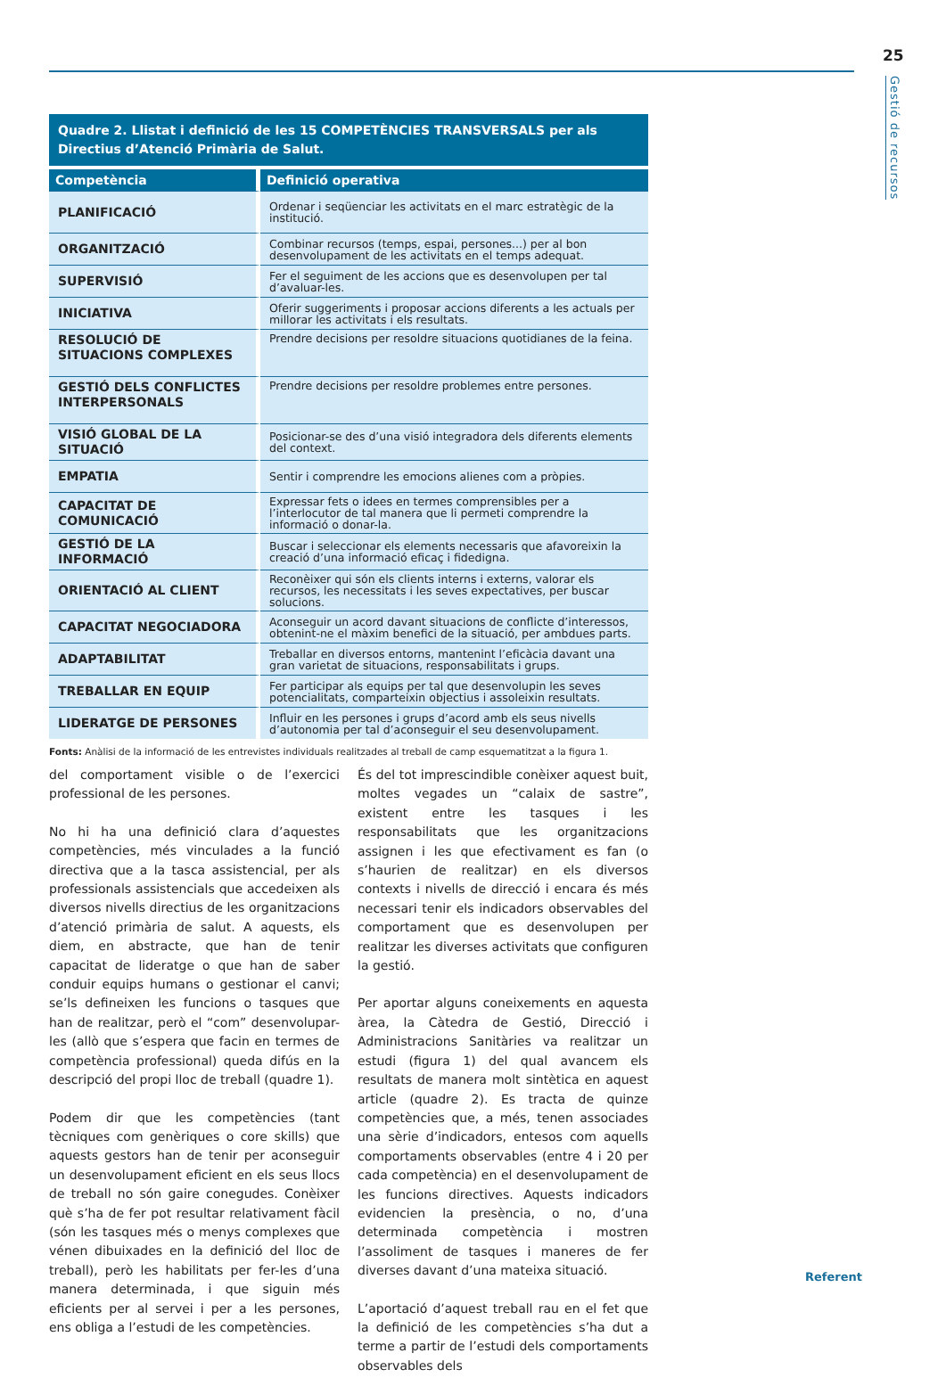25
Gestió de recursos
Quadre 2. Llistat i definició de les 15 COMPETÈNCIES TRANSVERSALS per als Directius d’Atenció Primària de Salut.
| Competència | Definició operativa |
| --- | --- |
| PLANIFICACIÓ | Ordenar i seqüenciar les activitats en el marc estratègic de la institució. |
| ORGANITZACIÓ | Combinar recursos (temps, espai, persones...) per al bon desenvolupament de les activitats en el temps adequat. |
| SUPERVISIÓ | Fer el seguiment de les accions que es desenvolupen per tal d’avaluar-les. |
| INICIATIVA | Oferir suggeriments i proposar accions diferents a les actuals per millorar les activitats i els resultats. |
| RESOLUCIÓ DE SITUACIONS COMPLEXES | Prendre decisions per resoldre situacions quotidianes de la feina. |
| GESTIÓ DELS CONFLICTES INTERPERSONALS | Prendre decisions per resoldre problemes entre persones. |
| VISIÓ GLOBAL DE LA SITUACIÓ | Posicionar-se des d’una visió integradora dels diferents elements del context. |
| EMPATIA | Sentir i comprendre les emocions alienes com a pròpies. |
| CAPACITAT DE COMUNICACIÓ | Expressar fets o idees en termes comprensibles per a l’interlocutor de tal manera que li permeti comprendre la informació o donar-la. |
| GESTIÓ DE LA INFORMACIÓ | Buscar i seleccionar els elements necessaris que afavoreixin la creació d’una informació eficaç i fidedigna. |
| ORIENTACIÓ AL CLIENT | Reconèixer qui són els clients interns i externs, valorar els recursos, les necessitats i les seves expectatives, per buscar solucions. |
| CAPACITAT NEGOCIADORA | Aconseguir un acord davant situacions de conflicte d’interessos, obtenint-ne el màxim benefici de la situació, per ambdues parts. |
| ADAPTABILITAT | Treballar en diversos entorns, mantenint l’eficàcia davant una gran varietat de situacions, responsabilitats i grups. |
| TREBALLAR EN EQUIP | Fer participar als equips per tal que desenvolupin les seves potencialitats, comparteixin objectius i assoleixin resultats. |
| LIDERATGE DE PERSONES | Influir en les persones i grups d’acord amb els seus nivells d’autonomia per tal d’aconseguir el seu desenvolupament. |
Fonts: Anàlisi de la informació de les entrevistes individuals realitzades al treball de camp esquematitzat a la figura 1.
del comportament visible o de l’exercici professional de les persones.
No hi ha una definició clara d’aquestes competències, més vinculades a la funció directiva que a la tasca assistencial, per als professionals assistencials que accedeixen als diversos nivells directius de les organitzacions d’atenció primària de salut. A aquests, els diem, en abstracte, que han de tenir capacitat de lideratge o que han de saber conduir equips humans o gestionar el canvi; se’ls defineixen les funcions o tasques que han de realitzar, però el “com” desenvolupar-les (allò que s’espera que facin en termes de competència professional) queda difús en la descripció del propi lloc de treball (quadre 1).
Podem dir que les competències (tant tècniques com genèriques o core skills) que aquests gestors han de tenir per aconseguir un desenvolupament eficient en els seus llocs de treball no són gaire conegudes. Conèixer què s’ha de fer pot resultar relativament fàcil (són les tasques més o menys complexes que vénen dibuixades en la definició del lloc de treball), però les habilitats per fer-les d’una manera determinada, i que siguin més eficients per al servei i per a les persones, ens obliga a l’estudi de les competències.
És del tot imprescindible conèixer aquest buit, moltes vegades un “calaix de sastre”, existent entre les tasques i les responsabilitats que les organitzacions assignen i les que efectivament es fan (o s’haurien de realitzar) en els diversos contexts i nivells de direcció i encara és més necessari tenir els indicadors observables del comportament que es desenvolupen per realitzar les diverses activitats que configuren la gestió.
Per aportar alguns coneixements en aquesta àrea, la Càtedra de Gestió, Direcció i Administracions Sanitàries va realitzar un estudi (figura 1) del qual avancem els resultats de manera molt sintètica en aquest article (quadre 2). Es tracta de quinze competències que, a més, tenen associades una sèrie d’indicadors, entesos com aquells comportaments observables (entre 4 i 20 per cada competència) en el desenvolupament de les funcions directives. Aquests indicadors evidencien la presència, o no, d’una determinada competència i mostren l’assoliment de tasques i maneres de fer diverses davant d’una mateixa situació.
L’aportació d’aquest treball rau en el fet que la definició de les competències s’ha dut a terme a partir de l’estudi dels comportaments observables dels
Referent